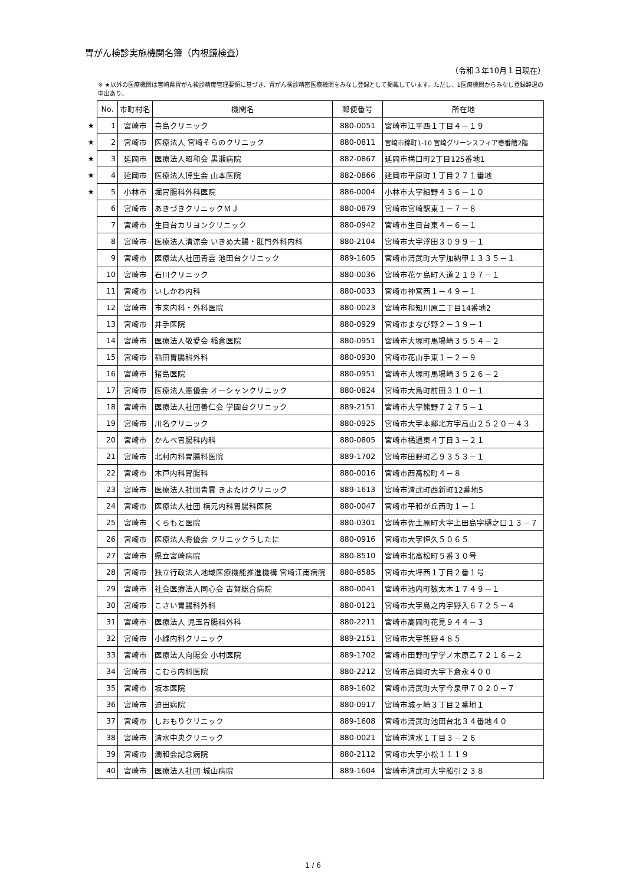胃がん検診実施機関名簿（内視鏡検査）
（令和３年10月１日現在）
※ ★以外の医療機関は宮崎県胃がん検診精度管理要領に基づき、胃がん検診精密医療機関をみなし登録として掲載しています。ただし、1医療機関からみなし登録辞退の申出あり。
| | No. | 市町村名 | 機関名 | 郵便番号 | 所在地 |
| ★ | 1 | 宮崎市 | 喜島クリニック | 880-0051 | 宮崎市江平西１丁目４－１９ |
| ★ | 2 | 宮崎市 | 医療法人 宮崎そらのクリニック | 880-0811 | 宮崎市錦町1-10 宮崎グリーンスフィア壱番館2階 |
| ★ | 3 | 延岡市 | 医療法人昭和会 黒瀬病院 | 882-0867 | 延岡市構口町2丁目125番地1 |
| ★ | 4 | 延岡市 | 医療法人博生会 山本医院 | 882-0866 | 延岡市平原町１丁目２７１番地 |
| ★ | 5 | 小林市 | 堀胃腸科外科医院 | 886-0004 | 小林市大字細野４３６－１０ |
| | 6 | 宮崎市 | あきづきクリニックＭＪ | 880-0879 | 宮崎市宮崎駅東１－７－８ |
| | 7 | 宮崎市 | 生目台カリヨンクリニック | 880-0942 | 宮崎市生目台東４－６－１ |
| | 8 | 宮崎市 | 医療法人清涼会 いきめ大腸・肛門外科内科 | 880-2104 | 宮崎市大字浮田３０９９－１ |
| | 9 | 宮崎市 | 医療法人社団青雲 池田台クリニック | 889-1605 | 宮崎市清武町大字加納甲１３３５－１ |
| | 10 | 宮崎市 | 石川クリニック | 880-0036 | 宮崎市花ケ島町入道２１９７－１ |
| | 11 | 宮崎市 | いしかわ内科 | 880-0033 | 宮崎市神宮西１－４９－１ |
| | 12 | 宮崎市 | 市来内科・外科医院 | 880-0023 | 宮崎市和知川原二丁目14番地2 |
| | 13 | 宮崎市 | 井手医院 | 880-0929 | 宮崎市まなび野２－３９－１ |
| | 14 | 宮崎市 | 医療法人敬愛会 稲倉医院 | 880-0951 | 宮崎市大塚町馬場崎３５５４－２ |
| | 15 | 宮崎市 | 稲田胃腸科外科 | 880-0930 | 宮崎市花山手東１－２－９ |
| | 16 | 宮崎市 | 猪島医院 | 880-0951 | 宮崎市大塚町馬場崎３５２６－２ |
| | 17 | 宮崎市 | 医療法人憲優会 オーシャンクリニック | 880-0824 | 宮崎市大島町前田３１０－１ |
| | 18 | 宮崎市 | 医療法人社団善仁会 学園台クリニック | 889-2151 | 宮崎市大字熊野７２７５－１ |
| | 19 | 宮崎市 | 川名クリニック | 880-0925 | 宮崎市大字本郷北方字高山２５２０－４３ |
| | 20 | 宮崎市 | かんべ胃腸科内科 | 880-0805 | 宮崎市橘通東４丁目３－２１ |
| | 21 | 宮崎市 | 北村内科胃腸科医院 | 889-1702 | 宮崎市田野町乙９３５３－１ |
| | 22 | 宮崎市 | 木戸内科胃腸科 | 880-0016 | 宮崎市西高松町４－８ |
| | 23 | 宮崎市 | 医療法人社団青雲 きよたけクリニック | 889-1613 | 宮崎市清武町西新町12番地5 |
| | 24 | 宮崎市 | 医療法人社団 楠元内科胃腸科医院 | 880-0047 | 宮崎市平和が丘西町１－１ |
| | 25 | 宮崎市 | くらもと医院 | 880-0301 | 宮崎市佐土原町大字上田島字樋之口１３－７ |
| | 26 | 宮崎市 | 医療法人将優会 クリニックうしたに | 880-0916 | 宮崎市大字恒久５０６５ |
| | 27 | 宮崎市 | 県立宮崎病院 | 880-8510 | 宮崎市北高松町５番３０号 |
| | 28 | 宮崎市 | 独立行政法人地域医療機能推進機構 宮崎江南病院 | 880-8585 | 宮崎市大坪西１丁目２番１号 |
| | 29 | 宮崎市 | 社会医療法人同心会 古賀総合病院 | 880-0041 | 宮崎市池内町数太木１７４９－１ |
| | 30 | 宮崎市 | こさい胃腸科外科 | 880-0121 | 宮崎市大字島之内字野入６７２５－４ |
| | 31 | 宮崎市 | 医療法人 児玉胃腸科外科 | 880-2211 | 宮崎市高岡町花見９４４－３ |
| | 32 | 宮崎市 | 小緑内科クリニック | 889-2151 | 宮崎市大字熊野４８５ |
| | 33 | 宮崎市 | 医療法人向陽会 小村医院 | 889-1702 | 宮崎市田野町字学ノ木原乙７２１６－２ |
| | 34 | 宮崎市 | こむら内科医院 | 880-2212 | 宮崎市高岡町大字下倉永４００ |
| | 35 | 宮崎市 | 坂本医院 | 889-1602 | 宮崎市清武町大字今泉甲７０２０－７ |
| | 36 | 宮崎市 | 迫田病院 | 880-0917 | 宮崎市城ヶ崎３丁目２番地１ |
| | 37 | 宮崎市 | しおもりクリニック | 889-1608 | 宮崎市清武町池田台北３４番地４０ |
| | 38 | 宮崎市 | 清水中央クリニック | 880-0021 | 宮崎市清水１丁目３－２６ |
| | 39 | 宮崎市 | 潤和会記念病院 | 880-2112 | 宮崎市大字小松１１１９ |
| | 40 | 宮崎市 | 医療法人社団 城山病院 | 889-1604 | 宮崎市清武町大字船引２３８ |
1 / 6